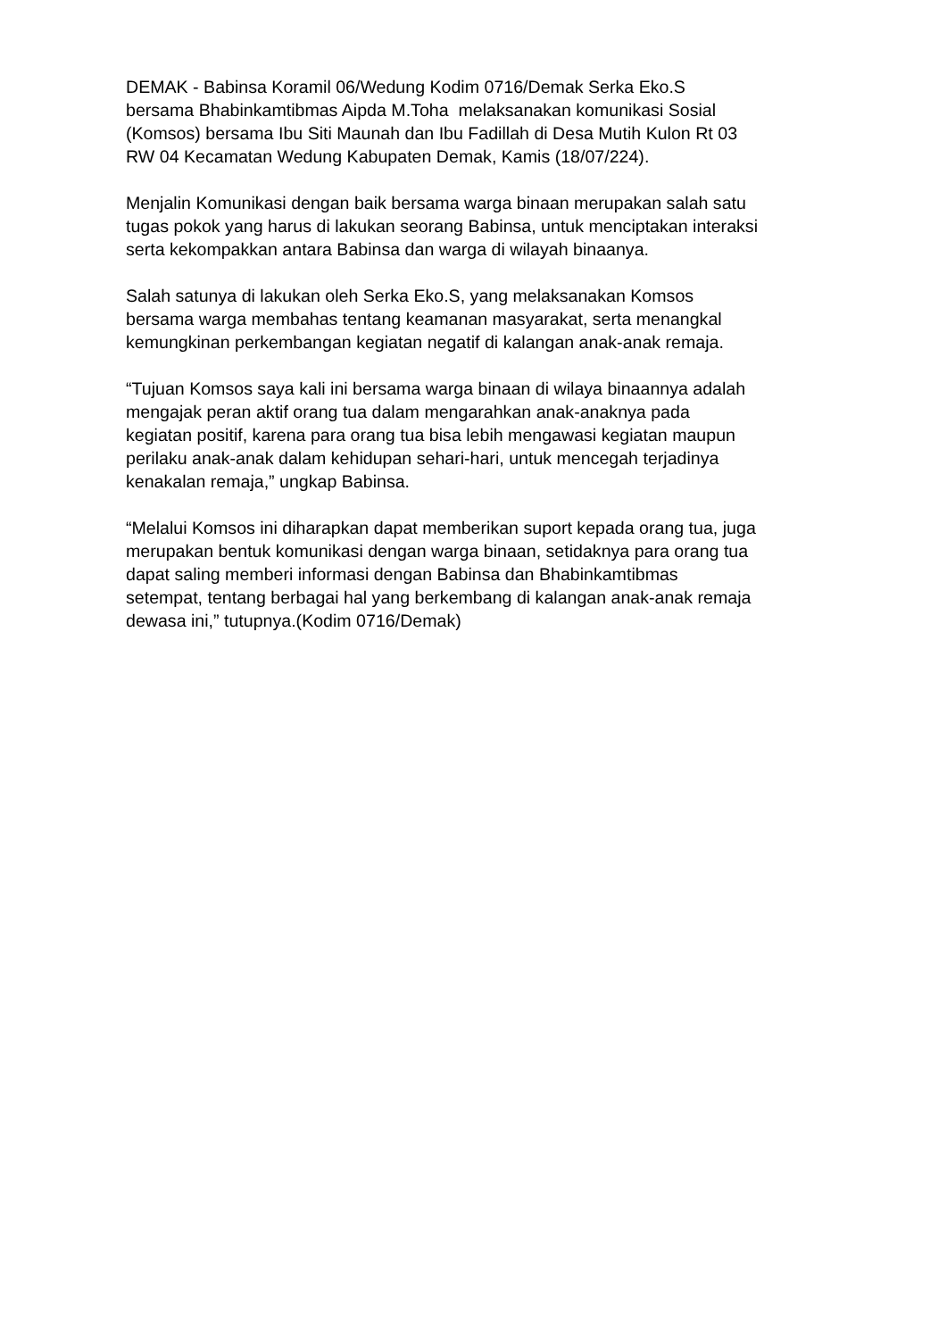DEMAK - Babinsa Koramil 06/Wedung Kodim 0716/Demak Serka Eko.S
bersama Bhabinkamtibmas Aipda M.Toha melaksanakan komunikasi Sosial
(Komsos) bersama Ibu Siti Maunah dan Ibu Fadillah di Desa Mutih Kulon Rt 03
RW 04 Kecamatan Wedung Kabupaten Demak, Kamis (18/07/224).
Menjalin Komunikasi dengan baik bersama warga binaan merupakan salah satu
tugas pokok yang harus di lakukan seorang Babinsa, untuk menciptakan interaksi
serta kekompakkan antara Babinsa dan warga di wilayah binaanya.
Salah satunya di lakukan oleh Serka Eko.S, yang melaksanakan Komsos
bersama warga membahas tentang keamanan masyarakat, serta menangkal
kemungkinan perkembangan kegiatan negatif di kalangan anak-anak remaja.
“Tujuan Komsos saya kali ini bersama warga binaan di wilaya binaannya adalah
mengajak peran aktif orang tua dalam mengarahkan anak-anaknya pada
kegiatan positif, karena para orang tua bisa lebih mengawasi kegiatan maupun
perilaku anak-anak dalam kehidupan sehari-hari, untuk mencegah terjadinya
kenakalan remaja,” ungkap Babinsa.
“Melalui Komsos ini diharapkan dapat memberikan suport kepada orang tua, juga
merupakan bentuk komunikasi dengan warga binaan, setidaknya para orang tua
dapat saling memberi informasi dengan Babinsa dan Bhabinkamtibmas
setempat, tentang berbagai hal yang berkembang di kalangan anak-anak remaja
dewasa ini,” tutupnya.(Kodim 0716/Demak)